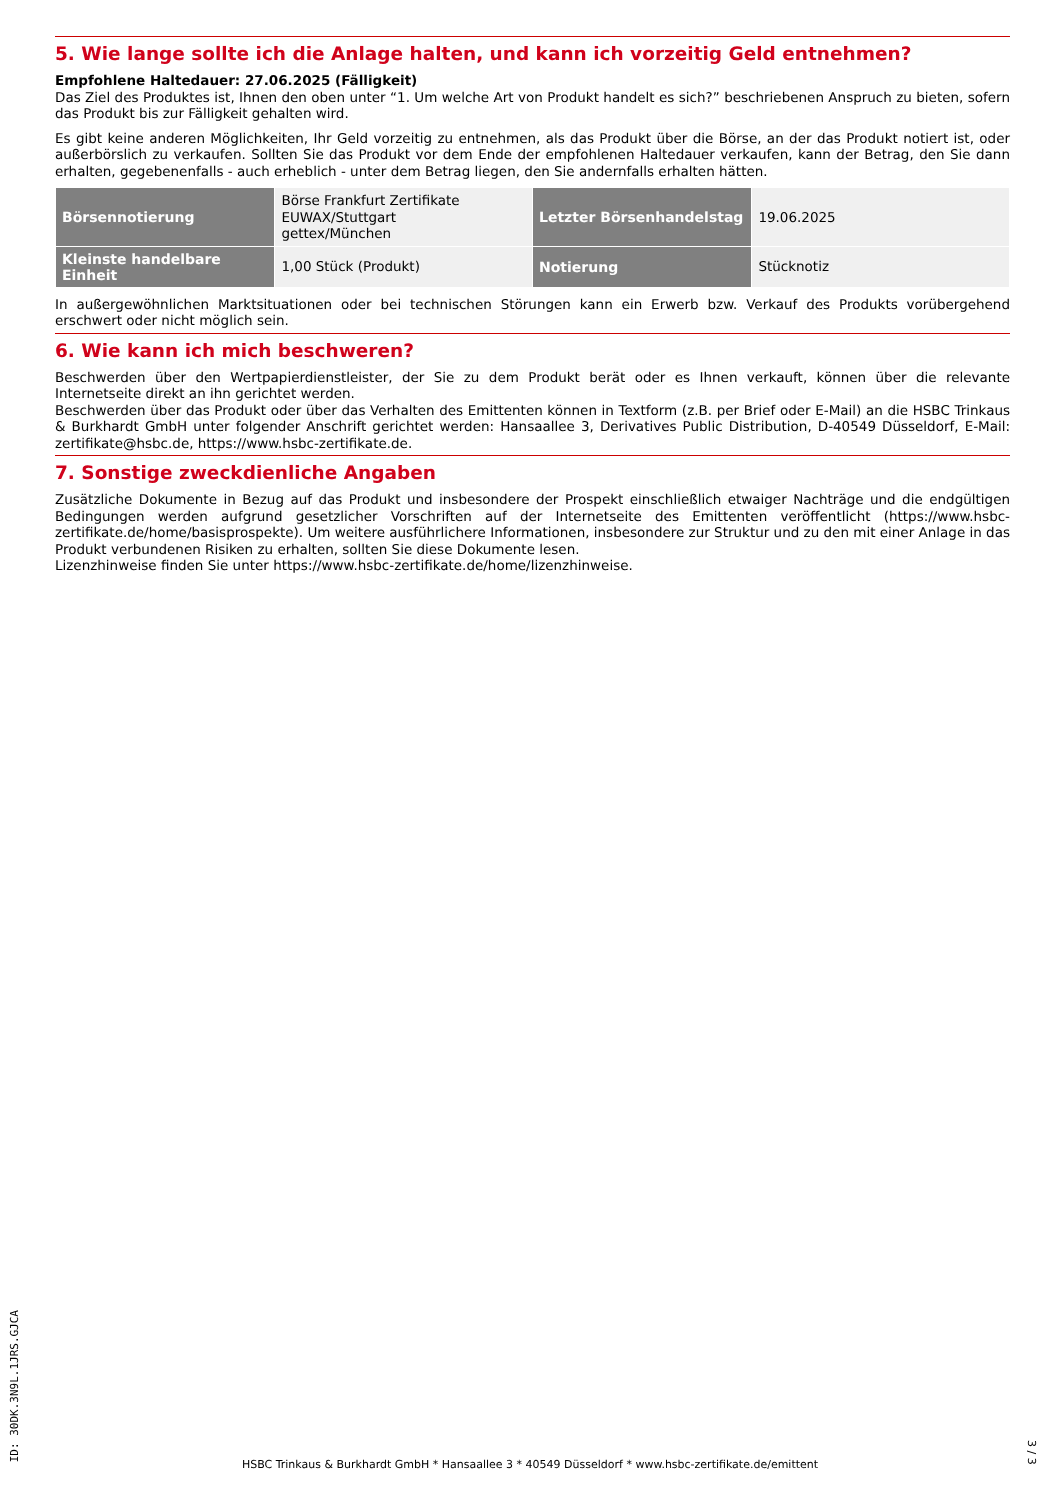5. Wie lange sollte ich die Anlage halten, und kann ich vorzeitig Geld entnehmen?
Empfohlene Haltedauer: 27.06.2025 (Fälligkeit)
Das Ziel des Produktes ist, Ihnen den oben unter “1. Um welche Art von Produkt handelt es sich?” beschriebenen Anspruch zu bieten, sofern das Produkt bis zur Fälligkeit gehalten wird.
Es gibt keine anderen Möglichkeiten, Ihr Geld vorzeitig zu entnehmen, als das Produkt über die Börse, an der das Produkt notiert ist, oder außerbörslich zu verkaufen. Sollten Sie das Produkt vor dem Ende der empfohlenen Haltedauer verkaufen, kann der Betrag, den Sie dann erhalten, gegebenenfalls - auch erheblich - unter dem Betrag liegen, den Sie andernfalls erhalten hätten.
| Börsennotierung | Börse Frankfurt Zertifikate EUWAX/Stuttgart gettex/München | Letzter Börsenhandelstag | 19.06.2025 |
| Kleinste handelbare Einheit | 1,00 Stück (Produkt) | Notierung | Stücknotiz |
In außergewöhnlichen Marktsituationen oder bei technischen Störungen kann ein Erwerb bzw. Verkauf des Produkts vorübergehend erschwert oder nicht möglich sein.
6. Wie kann ich mich beschweren?
Beschwerden über den Wertpapierdienstleister, der Sie zu dem Produkt berät oder es Ihnen verkauft, können über die relevante Internetseite direkt an ihn gerichtet werden.
Beschwerden über das Produkt oder über das Verhalten des Emittenten können in Textform (z.B. per Brief oder E-Mail) an die HSBC Trinkaus & Burkhardt GmbH unter folgender Anschrift gerichtet werden: Hansaallee 3, Derivatives Public Distribution, D-40549 Düsseldorf, E-Mail: zertifikate@hsbc.de, https://www.hsbc-zertifikate.de.
7. Sonstige zweckdienliche Angaben
Zusätzliche Dokumente in Bezug auf das Produkt und insbesondere der Prospekt einschließlich etwaiger Nachträge und die endgültigen Bedingungen werden aufgrund gesetzlicher Vorschriften auf der Internetseite des Emittenten veröffentlicht (https://www.hsbc-zertifikate.de/home/basisprospekte). Um weitere ausführlichere Informationen, insbesondere zur Struktur und zu den mit einer Anlage in das Produkt verbundenen Risiken zu erhalten, sollten Sie diese Dokumente lesen.
Lizenzhinweise finden Sie unter https://www.hsbc-zertifikate.de/home/lizenzhinweise.
ID: 30DK.3N9L.1JRS.GJCA
HSBC Trinkaus & Burkhardt GmbH * Hansaallee 3 * 40549 Düsseldorf * www.hsbc-zertifikate.de/emittent
3 / 3